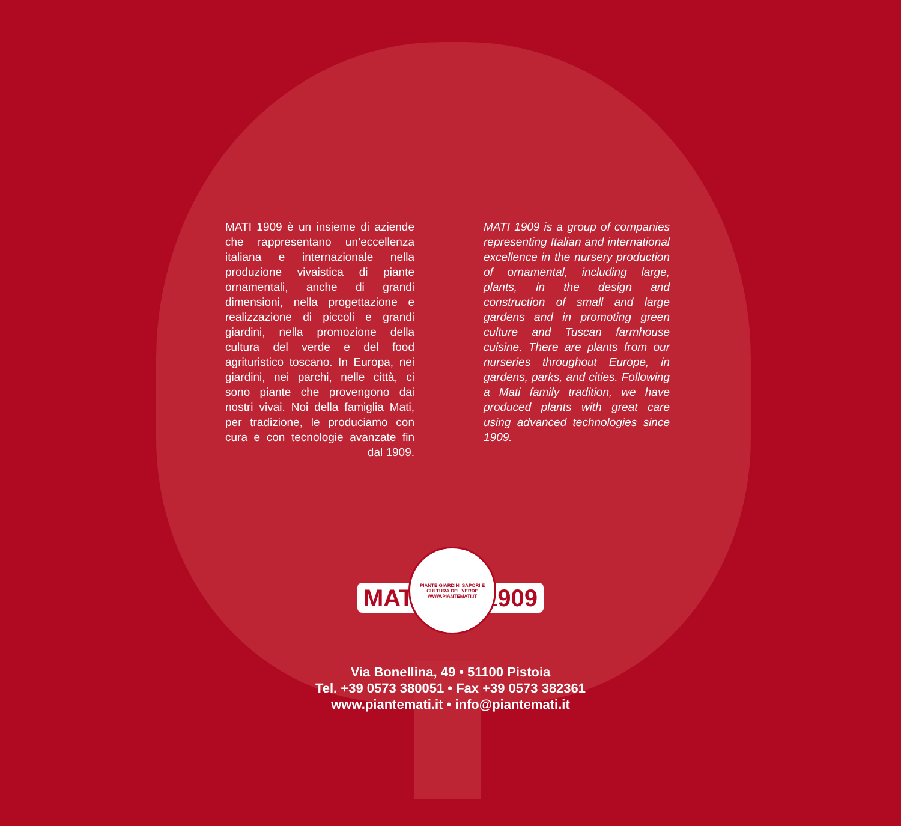MATI 1909 è un insieme di aziende che rappresentano un’eccellenza italiana e internazionale nella produzione vivaistica di piante ornamentali, anche di grandi dimensioni, nella progettazione e realizzazione di piccoli e grandi giardini, nella promozione della cultura del verde e del food agrituristico toscano. In Europa, nei giardini, nei parchi, nelle città, ci sono piante che provengono dai nostri vivai. Noi della famiglia Mati, per tradizione, le produciamo con cura e con tecnologie avanzate fin dal 1909.
MATI 1909 is a group of companies representing Italian and international excellence in the nursery production of ornamental, including large, plants, in the design and construction of small and large gardens and in promoting green culture and Tuscan farmhouse cuisine. There are plants from our nurseries throughout Europe, in gardens, parks, and cities. Following a Mati family tradition, we have produced plants with great care using advanced technologies since 1909.
MATI
PIANTE GIARDINI SAPORI E CULTURA DEL VERDE
WWW.PIANTEMATI.IT
1909
Via Bonellina, 49 • 51100 Pistoia
Tel. +39 0573 380051 • Fax +39 0573 382361
www.piantemati.it • info@piantemati.it